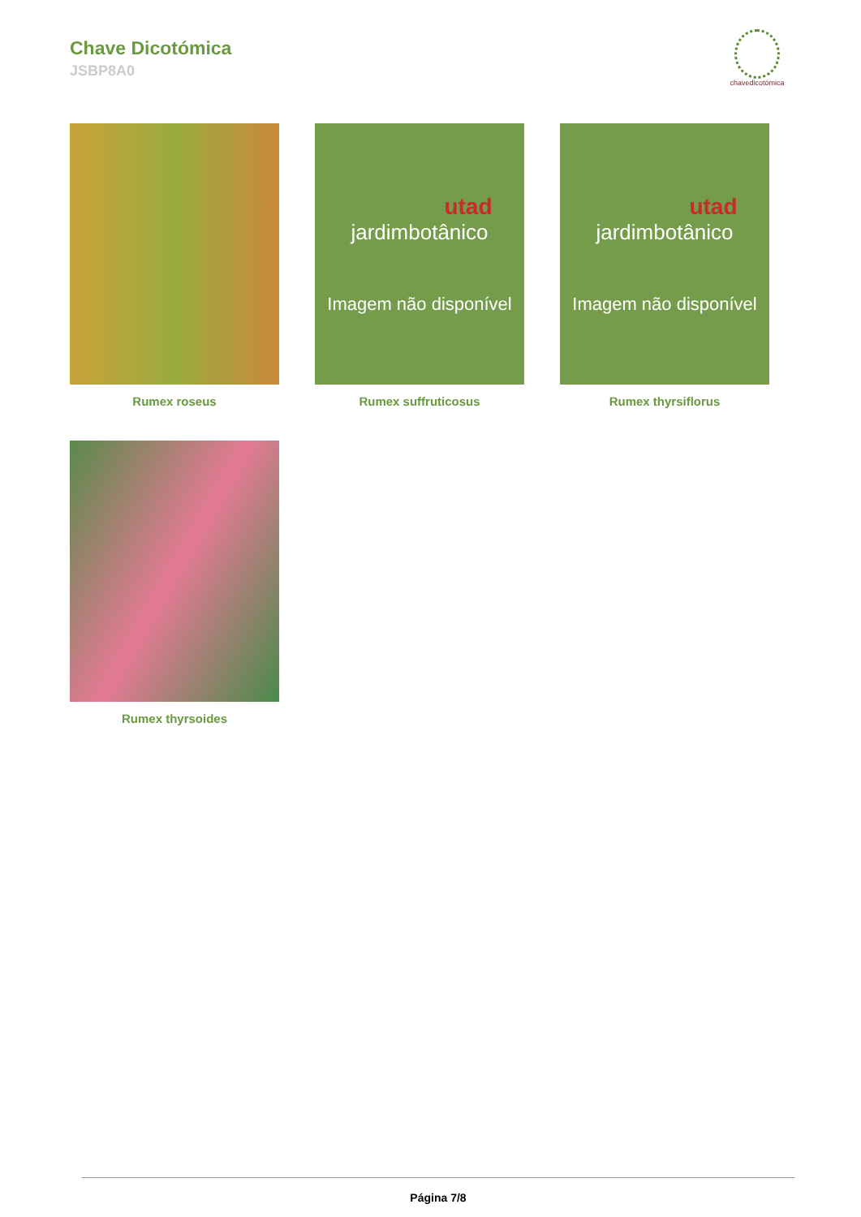Chave Dicotómica
JSBP8A0
chavedicotómica
Rumex roseus
utad
jardimbotânico
Imagem não disponível
Rumex suffruticosus
utad
jardimbotânico
Imagem não disponível
Rumex thyrsiflorus
Rumex thyrsoides
Página 7/8